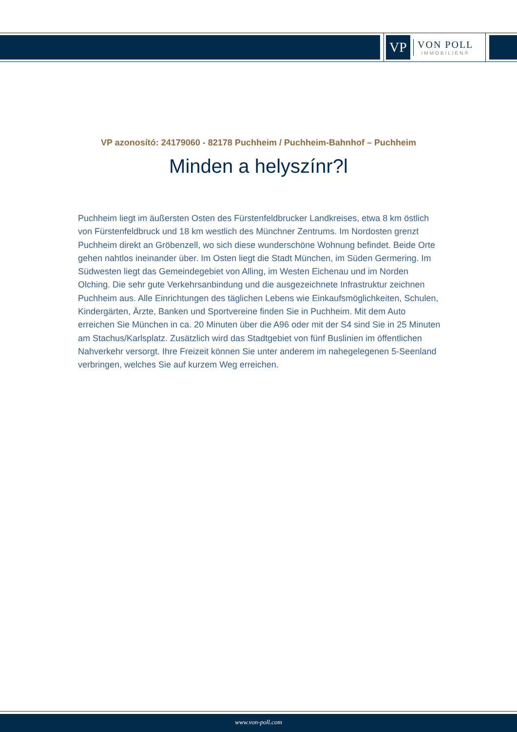VP
VON POLL
IMMOBILIEN®
VP azonosító: 24179060 - 82178 Puchheim / Puchheim-Bahnhof – Puchheim
Minden a helyszínr?l
Puchheim liegt im äußersten Osten des Fürstenfeldbrucker Landkreises, etwa 8 km östlich von Fürstenfeldbruck und 18 km westlich des Münchner Zentrums. Im Nordosten grenzt Puchheim direkt an Gröbenzell, wo sich diese wunderschöne Wohnung befindet. Beide Orte gehen nahtlos ineinander über. Im Osten liegt die Stadt München, im Süden Germering. Im Südwesten liegt das Gemeindegebiet von Alling, im Westen Eichenau und im Norden Olching. Die sehr gute Verkehrsanbindung und die ausgezeichnete Infrastruktur zeichnen Puchheim aus. Alle Einrichtungen des täglichen Lebens wie Einkaufsmöglichkeiten, Schulen, Kindergärten, Ärzte, Banken und Sportvereine finden Sie in Puchheim. Mit dem Auto erreichen Sie München in ca. 20 Minuten über die A96 oder mit der S4 sind Sie in 25 Minuten am Stachus/Karlsplatz. Zusätzlich wird das Stadtgebiet von fünf Buslinien im öffentlichen Nahverkehr versorgt. Ihre Freizeit können Sie unter anderem im nahegelegenen 5-Seenland verbringen, welches Sie auf kurzem Weg erreichen.
www.von-poll.com